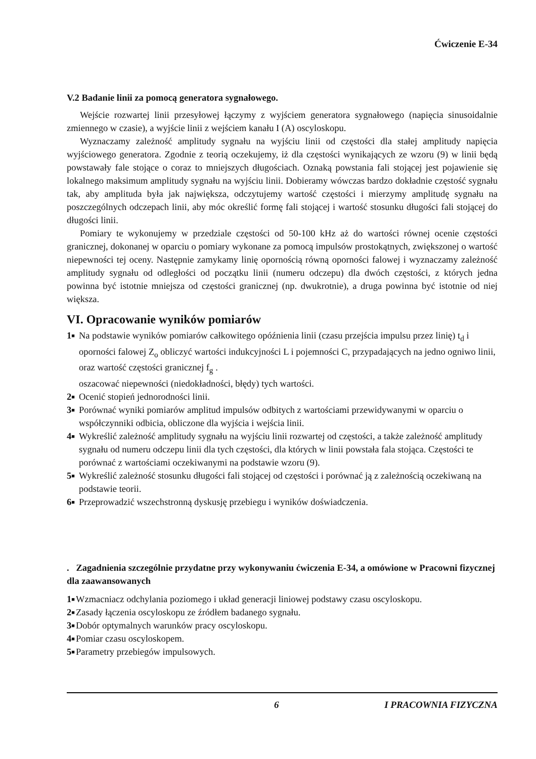Ćwiczenie E-34
V.2 Badanie linii za pomocą generatora sygnałowego.
Wejście rozwartej linii przesyłowej łączymy z wyjściem generatora sygnałowego (napięcia sinusoidalnie zmiennego w czasie), a wyjście linii z wejściem kanału I (A) oscyloskopu.
Wyznaczamy zależność amplitudy sygnału na wyjściu linii od częstości dla stałej amplitudy napięcia wyjściowego generatora. Zgodnie z teorią oczekujemy, iż dla częstości wynikających ze wzoru (9) w linii będą powstawały fale stojące o coraz to mniejszych długościach. Oznaką powstania fali stojącej jest pojawienie się lokalnego maksimum amplitudy sygnału na wyjściu linii. Dobieramy wówczas bardzo dokładnie częstość sygnału tak, aby amplituda była jak największa, odczytujemy wartość częstości i mierzymy amplitudę sygnału na poszczególnych odczepach linii, aby móc określić formę fali stojącej i wartość stosunku długości fali stojącej do długości linii.
Pomiary te wykonujemy w przedziale częstości od 50-100 kHz aż do wartości równej ocenie częstości granicznej, dokonanej w oparciu o pomiary wykonane za pomocą impulsów prostokątnych, zwiększonej o wartość niepewności tej oceny. Następnie zamykamy linię opornością równą oporności falowej i wyznaczamy zależność amplitudy sygnału od odległości od początku linii (numeru odczepu) dla dwóch częstości, z których jedna powinna być istotnie mniejsza od częstości granicznej (np. dwukrotnie), a druga powinna być istotnie od niej większa.
VI. Opracowanie wyników pomiarów
1■
Na podstawie wyników pomiarów całkowitego opóźnienia linii (czasu przejścia impulsu przez linię) t<sub>d</sub> i oporności falowej Z<sub>o</sub> obliczyć wartości indukcyjności L i pojemności C, przypadających na jedno ogniwo linii, oraz wartość częstości granicznej f<sub>g</sub> .
oszacować niepewności (niedokładności, błędy) tych wartości.
2■
Ocenić stopień jednorodności linii.
3■
Porównać wyniki pomiarów amplitud impulsów odbitych z wartościami przewidywanymi w oparciu o współczynniki odbicia, obliczone dla wyjścia i wejścia linii.
4■
Wykreślić zależność amplitudy sygnału na wyjściu linii rozwartej od częstości, a także zależność amplitudy sygnału od numeru odczepu linii dla tych częstości, dla których w linii powstała fala stojąca. Częstości te porównać z wartościami oczekiwanymi na podstawie wzoru (9).
5■
Wykreślić zależność stosunku długości fali stojącej od częstości i porównać ją z zależnością oczekiwaną na podstawie teorii.
6■
Przeprowadzić wszechstronną dyskusję przebiegu i wyników doświadczenia.
. Zagadnienia szczególnie przydatne przy wykonywaniu ćwiczenia E-34, a omówione w Pracowni fizycznej dla zaawansowanych
1■
Wzmacniacz odchylania poziomego i układ generacji liniowej podstawy czasu oscyloskopu.
2■
Zasady łączenia oscyloskopu ze źródłem badanego sygnału.
3■
Dobór optymalnych warunków pracy oscyloskopu.
4■
Pomiar czasu oscyloskopem.
5■
Parametry przebiegów impulsowych.
6 I PRACOWNIA FIZYCZNA